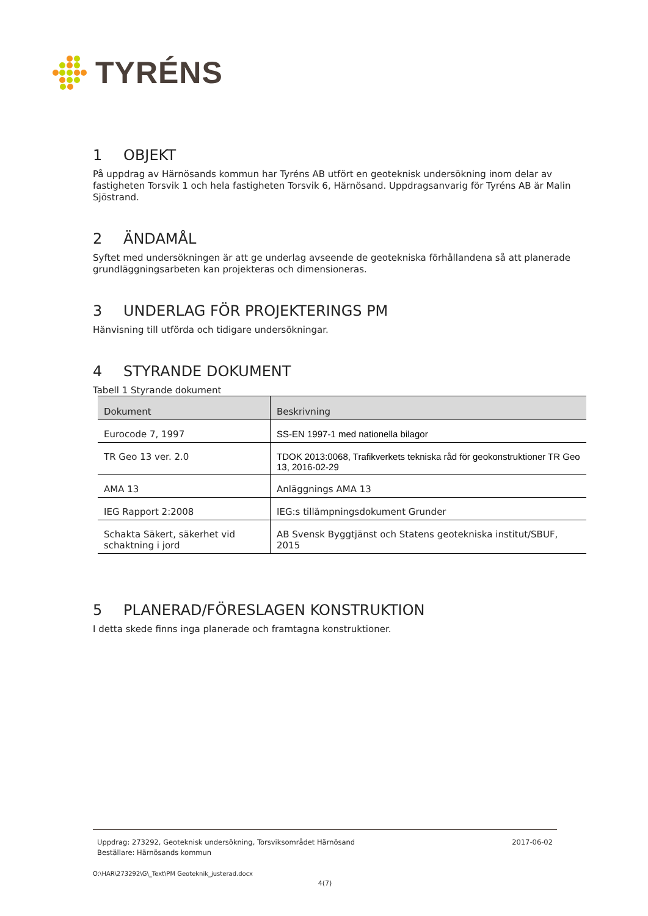TYRÉNS
1 OBJEKT
På uppdrag av Härnösands kommun har Tyréns AB utfört en geoteknisk undersökning inom delar av fastigheten Torsvik 1 och hela fastigheten Torsvik 6, Härnösand. Uppdragsanvarig för Tyréns AB är Malin Sjöstrand.
2 ÄNDAMÅL
Syftet med undersökningen är att ge underlag avseende de geotekniska förhållandena så att planerade grundläggningsarbeten kan projekteras och dimensioneras.
3 UNDERLAG FÖR PROJEKTERINGS PM
Hänvisning till utförda och tidigare undersökningar.
4 STYRANDE DOKUMENT
Tabell 1 Styrande dokument
| Dokument | Beskrivning |
| --- | --- |
| Eurocode 7, 1997 | SS-EN 1997-1 med nationella bilagor |
| TR Geo 13 ver. 2.0 | TDOK 2013:0068, Trafikverkets tekniska råd för geokonstruktioner TR Geo 13, 2016-02-29 |
| AMA 13 | Anläggnings AMA 13 |
| IEG Rapport 2:2008 | IEG:s tillämpningsdokument Grunder |
| Schakta Säkert, säkerhet vid schaktning i jord | AB Svensk Byggtjänst och Statens geotekniska institut/SBUF, 2015 |
5 PLANERAD/FÖRESLAGEN KONSTRUKTION
I detta skede finns inga planerade och framtagna konstruktioner.
Uppdrag: 273292, Geoteknisk undersökning, Torsviksområdet Härnösand
Beställare: Härnösands kommun
2017-06-02
O:\HAR\273292\G\_Text\PM Geoteknik_justerad.docx
4(7)